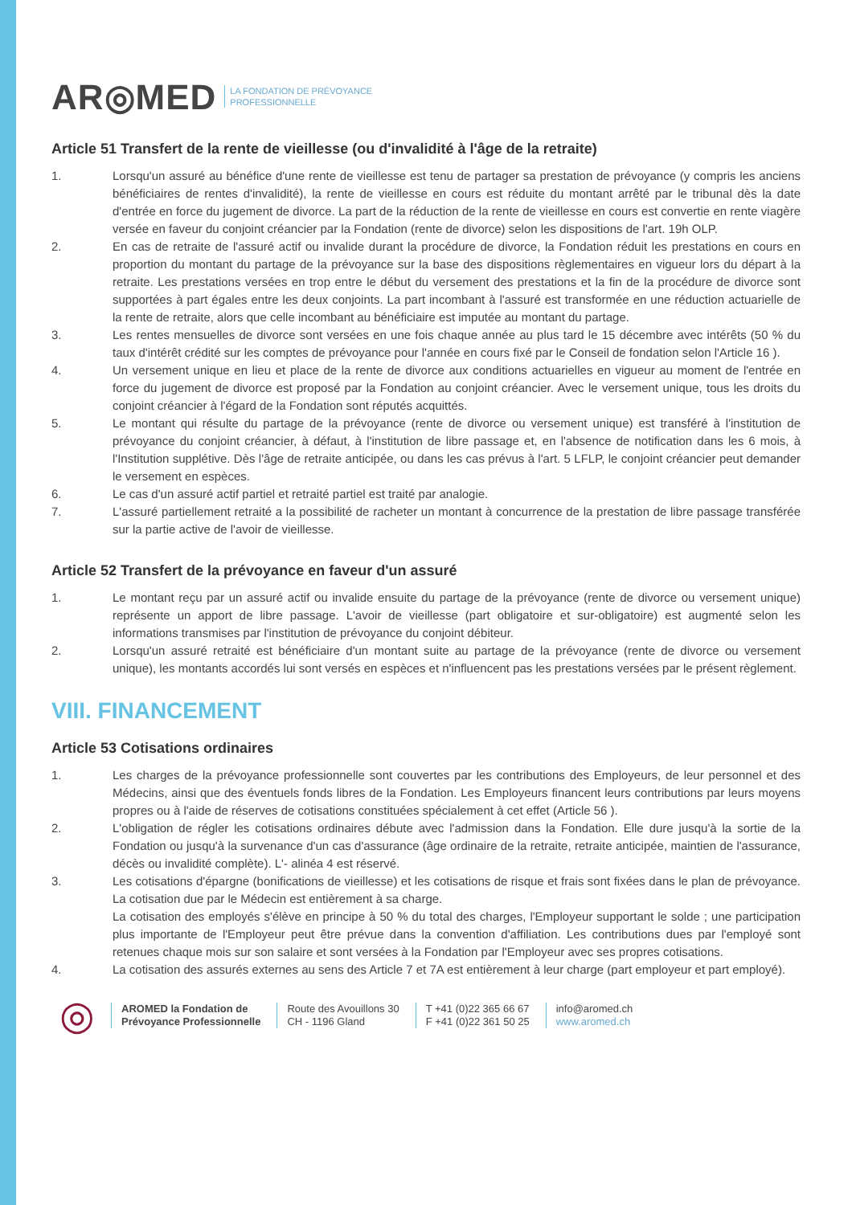AR◎MED LA FONDATION DE PRÉVOYANCE
PROFESSIONNELLE
Article 51 Transfert de la rente de vieillesse (ou d'invalidité à l'âge de la retraite)
1. Lorsqu'un assuré au bénéfice d'une rente de vieillesse est tenu de partager sa prestation de prévoyance (y compris les anciens bénéficiaires de rentes d'invalidité), la rente de vieillesse en cours est réduite du montant arrêté par le tribunal dès la date d'entrée en force du jugement de divorce. La part de la réduction de la rente de vieillesse en cours est convertie en rente viagère versée en faveur du conjoint créancier par la Fondation (rente de divorce) selon les dispositions de l'art. 19h OLP.
2. En cas de retraite de l'assuré actif ou invalide durant la procédure de divorce, la Fondation réduit les prestations en cours en proportion du montant du partage de la prévoyance sur la base des dispositions règlementaires en vigueur lors du départ à la retraite. Les prestations versées en trop entre le début du versement des prestations et la fin de la procédure de divorce sont supportées à part égales entre les deux conjoints. La part incombant à l'assuré est transformée en une réduction actuarielle de la rente de retraite, alors que celle incombant au bénéficiaire est imputée au montant du partage.
3. Les rentes mensuelles de divorce sont versées en une fois chaque année au plus tard le 15 décembre avec intérêts (50 % du taux d'intérêt crédité sur les comptes de prévoyance pour l'année en cours fixé par le Conseil de fondation selon l'Article 16 ).
4. Un versement unique en lieu et place de la rente de divorce aux conditions actuarielles en vigueur au moment de l'entrée en force du jugement de divorce est proposé par la Fondation au conjoint créancier. Avec le versement unique, tous les droits du conjoint créancier à l'égard de la Fondation sont réputés acquittés.
5. Le montant qui résulte du partage de la prévoyance (rente de divorce ou versement unique) est transféré à l'institution de prévoyance du conjoint créancier, à défaut, à l'institution de libre passage et, en l'absence de notification dans les 6 mois, à l'Institution supplétive. Dès l'âge de retraite anticipée, ou dans les cas prévus à l'art. 5 LFLP, le conjoint créancier peut demander le versement en espèces.
6. Le cas d'un assuré actif partiel et retraité partiel est traité par analogie.
7. L'assuré partiellement retraité a la possibilité de racheter un montant à concurrence de la prestation de libre passage transférée sur la partie active de l'avoir de vieillesse.
Article 52 Transfert de la prévoyance en faveur d'un assuré
1. Le montant reçu par un assuré actif ou invalide ensuite du partage de la prévoyance (rente de divorce ou versement unique) représente un apport de libre passage. L'avoir de vieillesse (part obligatoire et sur-obligatoire) est augmenté selon les informations transmises par l'institution de prévoyance du conjoint débiteur.
2. Lorsqu'un assuré retraité est bénéficiaire d'un montant suite au partage de la prévoyance (rente de divorce ou versement unique), les montants accordés lui sont versés en espèces et n'influencent pas les prestations versées par le présent règlement.
VIII. FINANCEMENT
Article 53 Cotisations ordinaires
1. Les charges de la prévoyance professionnelle sont couvertes par les contributions des Employeurs, de leur personnel et des Médecins, ainsi que des éventuels fonds libres de la Fondation. Les Employeurs financent leurs contributions par leurs moyens propres ou à l'aide de réserves de cotisations constituées spécialement à cet effet (Article 56 ).
2. L'obligation de régler les cotisations ordinaires débute avec l'admission dans la Fondation. Elle dure jusqu'à la sortie de la Fondation ou jusqu'à la survenance d'un cas d'assurance (âge ordinaire de la retraite, retraite anticipée, maintien de l'assurance, décès ou invalidité complète). L'- alinéa 4 est réservé.
3. Les cotisations d'épargne (bonifications de vieillesse) et les cotisations de risque et frais sont fixées dans le plan de prévoyance. La cotisation due par le Médecin est entièrement à sa charge.
La cotisation des employés s'élève en principe à 50 % du total des charges, l'Employeur supportant le solde ; une participation plus importante de l'Employeur peut être prévue dans la convention d'affiliation. Les contributions dues par l'employé sont retenues chaque mois sur son salaire et sont versées à la Fondation par l'Employeur avec ses propres cotisations.
4. La cotisation des assurés externes au sens des Article 7 et 7A est entièrement à leur charge (part employeur et part employé).
◎
AROMED la Fondation de
Prévoyance Professionnelle
Route des Avouillons 30
CH - 1196 Gland
T +41 (0)22 365 66 67
F +41 (0)22 361 50 25
info@aromed.ch
www.aromed.ch